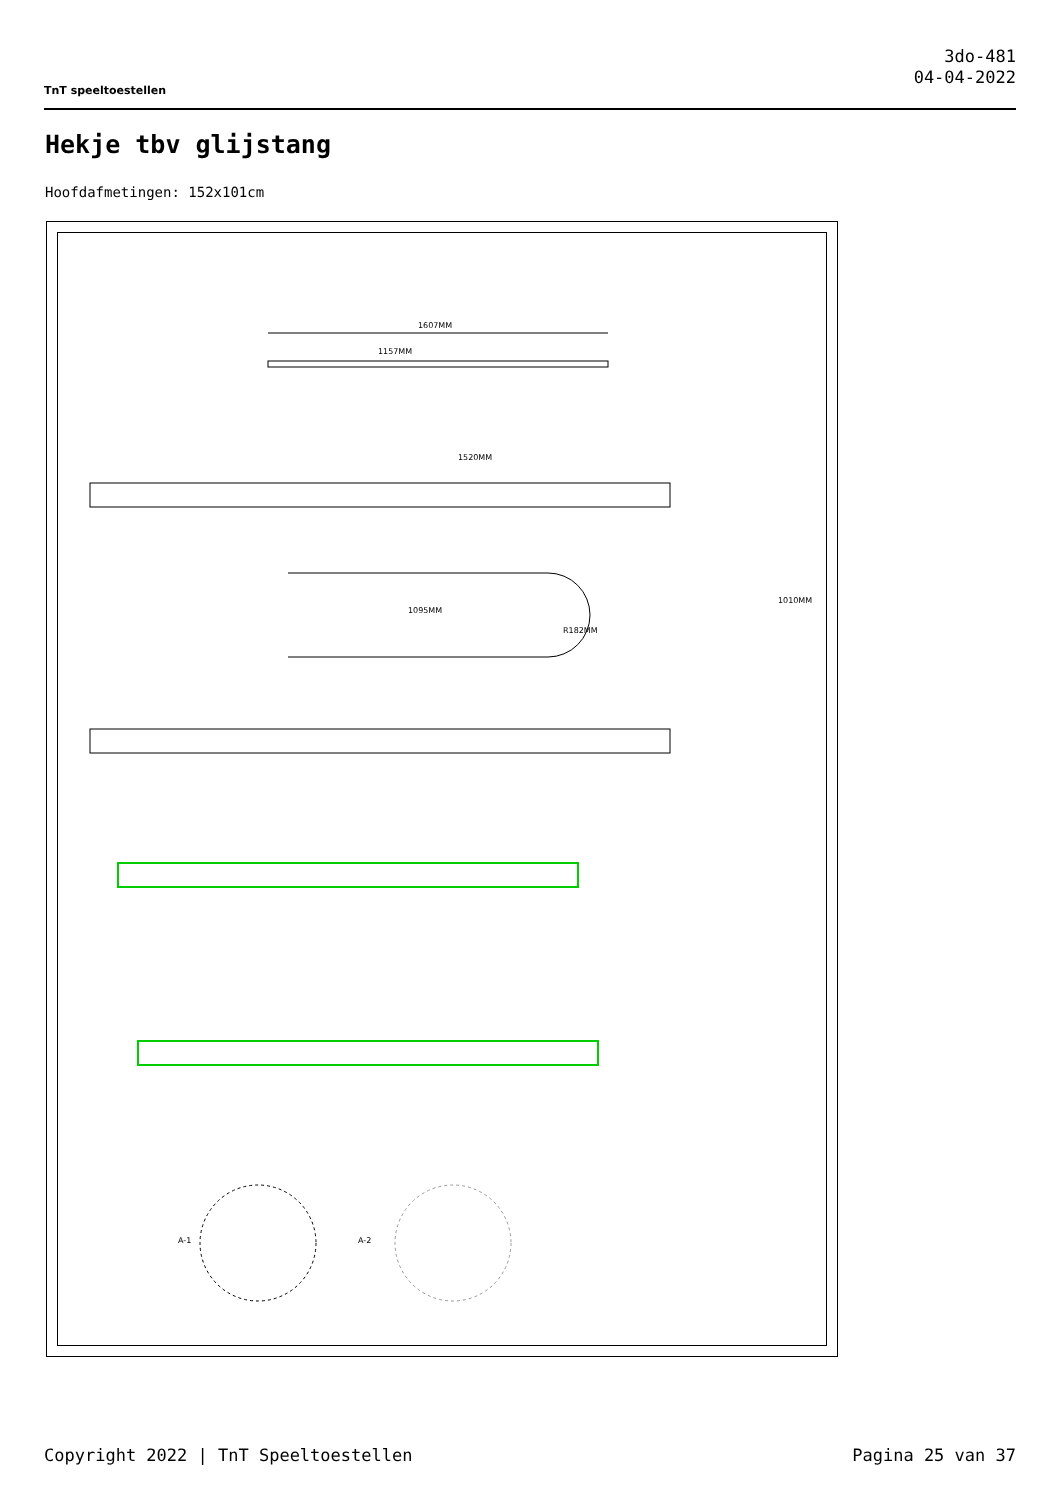TnT speeltoestellen
3do-481
04-04-2022
Hekje tbv glijstang
Hoofdafmetingen: 152x101cm
1607MM
1157MM
1520MM
1095MM
R182MM
1010MM
A-1
A-2
Copyright 2022 | TnT Speeltoestellen Pagina 25 van 37